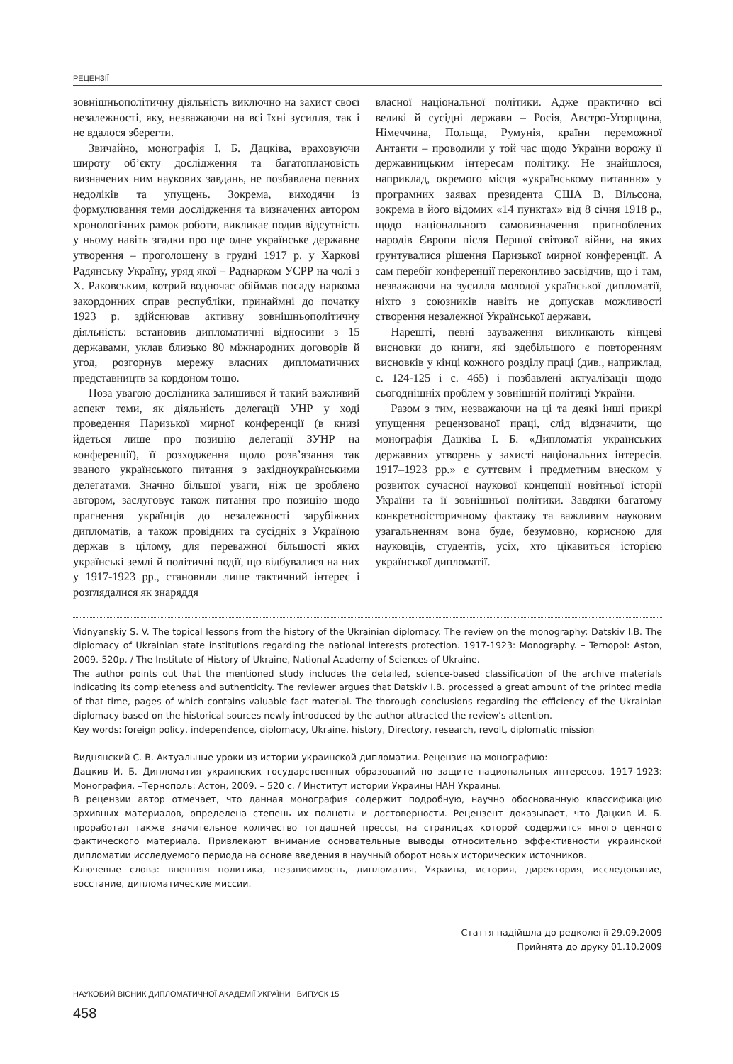РЕЦЕНЗІЇ
зовнішньополітичну діяльність виключно на захист своєї незалежності, яку, незважаючи на всі їхні зусилля, так і не вдалося зберегти.
Звичайно, монографія І. Б. Дацківа, враховуючи широту об’єкту дослідження та багатоплановість визначених ним наукових завдань, не позбавлена певних недоліків та упущень. Зокрема, виходячи із формулювання теми дослідження та визначених автором хронологічних рамок роботи, викликає подив відсутність у ньому навіть згадки про ще одне українське державне утворення – проголошену в грудні 1917 р. у Харкові Радянську Україну, уряд якої – Раднарком УСРР на чолі з Х. Раковським, котрий водночас обіймав посаду наркома закордонних справ республіки, принаймні до початку 1923 р. здійснював активну зовнішньополітичну діяльність: встановив дипломатичні відносини з 15 державами, уклав близько 80 міжнародних договорів й угод, розгорнув мережу власних дипломатичних представництв за кордоном тощо.
Поза увагою дослідника залишився й такий важливий аспект теми, як діяльність делегації УНР у ході проведення Паризької мирної конференції (в книзі йдеться лише про позицію делегації ЗУНР на конференції), її розходження щодо розв’язання так званого українського питання з західноукраїнськими делегатами. Значно більшої уваги, ніж це зроблено автором, заслуговує також питання про позицію щодо прагнення українців до незалежності зарубіжних дипломатів, а також провідних та сусідніх з Україною держав в цілому, для переважної більшості яких українські землі й політичні події, що відбувалися на них у 1917-1923 рр., становили лише тактичний інтерес і розглядалися як знаряддя
власної національної політики. Адже практично всі великі й сусідні держави – Росія, Австро-Угорщина, Німеччина, Польща, Румунія, країни переможної Антанти – проводили у той час щодо України ворожу її державницьким інтересам політику. Не знайшлося, наприклад, окремого місця «українському питанню» у програмних заявах президента США В. Вільсона, зокрема в його відомих «14 пунктах» від 8 січня 1918 р., щодо національного самовизначення пригноблених народів Європи після Першої світової війни, на яких ґрунтувалися рішення Паризької мирної конференції. А сам перебіг конференції переконливо засвідчив, що і там, незважаючи на зусилля молодої української дипломатії, ніхто з союзників навіть не допускав можливості створення незалежної Української держави.
Нарешті, певні зауваження викликають кінцеві висновки до книги, які здебільшого є повторенням висновків у кінці кожного розділу праці (див., наприклад, с. 124-125 і с. 465) і позбавлені актуалізації щодо сьогоднішніх проблем у зовнішній політиці України.
Разом з тим, незважаючи на ці та деякі інші прикрі упущення рецензованої праці, слід відзначити, що монографія Дацківа І. Б. «Дипломатія українських державних утворень у захисті національних інтересів. 1917–1923 рр.» є суттєвим і предметним внеском у розвиток сучасної наукової концепції новітньої історії України та її зовнішньої політики. Завдяки багатому конкретноісторичному фактажу та важливим науковим узагальненням вона буде, безумовно, корисною для науковців, студентів, усіх, хто цікавиться історією української дипломатії.
Vidnyanskiy S. V. The topical lessons from the history of the Ukrainian diplomacy. The review on the monography: Datskiv I.B. The diplomacy of Ukrainian state institutions regarding the national interests protection. 1917-1923: Monography. – Ternopol: Aston, 2009.-520p. / The Institute of History of Ukraine, National Academy of Sciences of Ukraine.
The author points out that the mentioned study includes the detailed, science-based classification of the archive materials indicating its completeness and authenticity. The reviewer argues that Datskiv I.B. processed a great amount of the printed media of that time, pages of which contains valuable fact material. The thorough conclusions regarding the efficiency of the Ukrainian diplomacy based on the historical sources newly introduced by the author attracted the review’s attention.
Key words: foreign policy, independence, diplomacy, Ukraine, history, Directory, research, revolt, diplomatic mission
Виднянский С. В. Актуальные уроки из истории украинской дипломатии. Рецензия на монографию:
Дацкив И. Б. Дипломатия украинских государственных образований по защите национальных интересов. 1917-1923: Монография. –Тернополь: Астон, 2009. – 520 с. / Институт истории Украины НАН Украины.
В рецензии автор отмечает, что данная монография содержит подробную, научно обоснованную классификацию архивных материалов, определена степень их полноты и достоверности. Рецензент доказывает, что Дацкив И. Б. проработал также значительное количество тогдашней прессы, на страницах которой содержится много ценного фактического материала. Привлекают внимание основательные выводы относительно эффективности украинской дипломатии исследуемого периода на основе введения в научный оборот новых исторических источников.
Ключевые слова: внешняя политика, независимость, дипломатия, Украина, история, директория, исследование, восстание, дипломатические миссии.
Стаття надійшла до редколегії 29.09.2009
Прийнята до друку 01.10.2009
НАУКОВИЙ ВІСНИК ДИПЛОМАТИЧНОЇ АКАДЕМІЇ УКРАЇНИ ВИПУСК 15
458